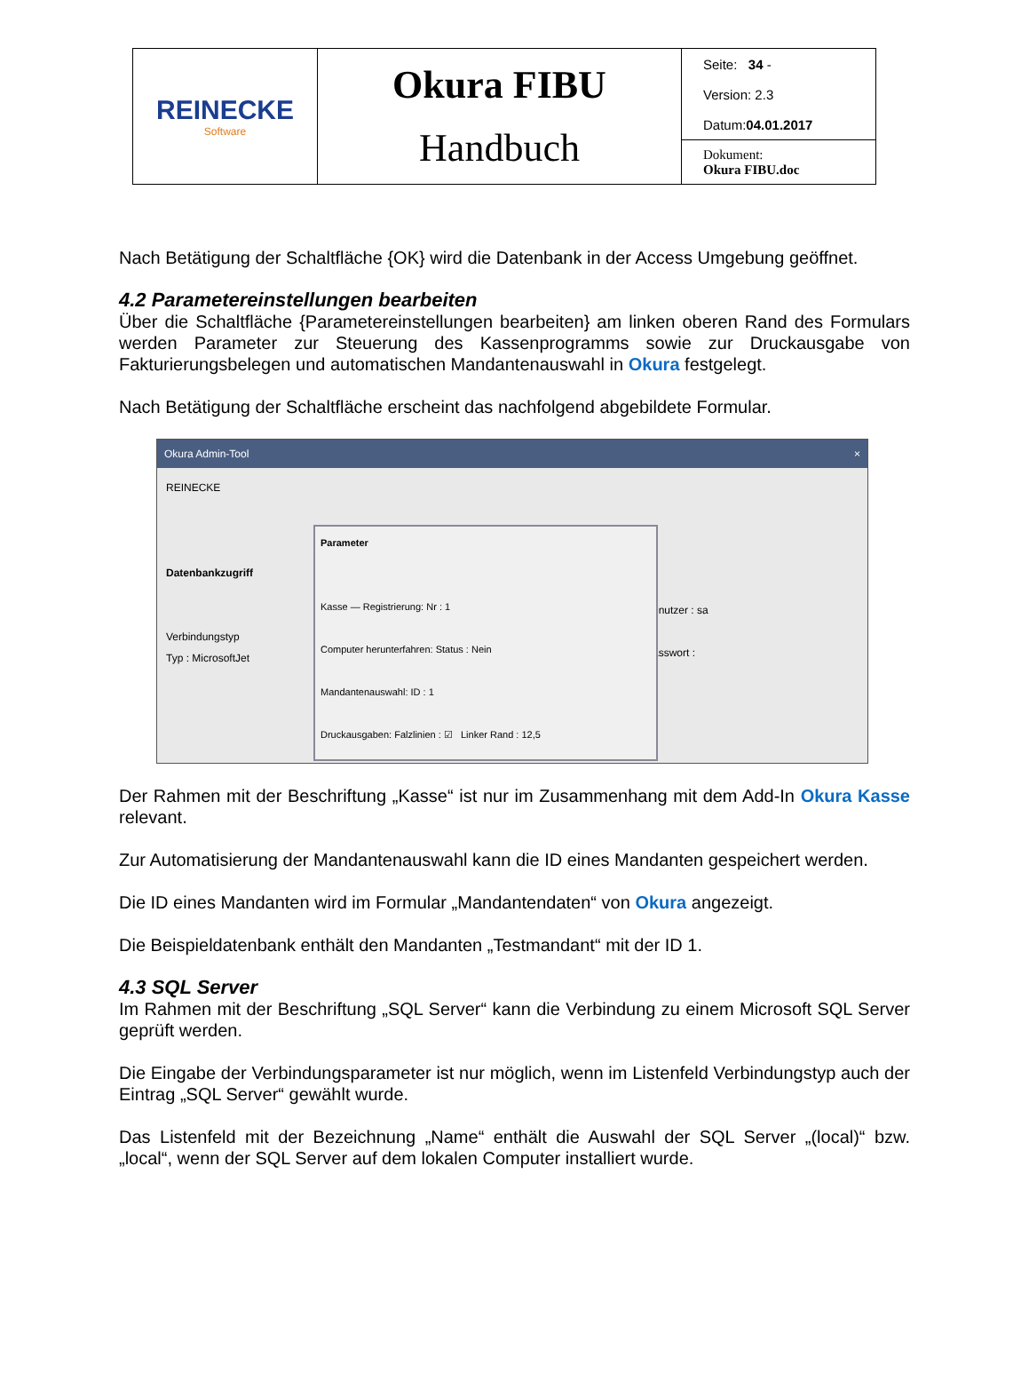| REINECKE Software | Okura FIBU Handbuch | Seite: 34 - Version: 2.3 Datum: 04.01.2017 |
| | | Dokument: Okura FIBU.doc |
Nach Betätigung der Schaltfläche {OK} wird die Datenbank in der Access Umgebung geöffnet.
4.2 Parametereinstellungen bearbeiten
Über die Schaltfläche {Parametereinstellungen bearbeiten} am linken oberen Rand des Formulars werden Parameter zur Steuerung des Kassenprogramms sowie zur Druckausgabe von Fakturierungsbelegen und automatischen Mandantenauswahl in Okura festgelegt.
Nach Betätigung der Schaltfläche erscheint das nachfolgend abgebildete Formular.
Okura Admin-Tool ×
REINECKE
Datenbankzugriff
Verbindungstyp
Typ : MicrosoftJet
Benutzer : sa
Passwort :
Parameter
Kasse — Registrierung: Nr : 1
Computer herunterfahren: Status : Nein
Mandantenauswahl: ID : 1
Druckausgaben: Falzlinien : ☑ Linker Rand : 12,5
Der Rahmen mit der Beschriftung „Kasse“ ist nur im Zusammenhang mit dem Add-In Okura Kasse relevant.
Zur Automatisierung der Mandantenauswahl kann die ID eines Mandanten gespeichert werden.
Die ID eines Mandanten wird im Formular „Mandantendaten“ von Okura angezeigt.
Die Beispieldatenbank enthält den Mandanten „Testmandant“ mit der ID 1.
4.3 SQL Server
Im Rahmen mit der Beschriftung „SQL Server“ kann die Verbindung zu einem Microsoft SQL Server geprüft werden.
Die Eingabe der Verbindungsparameter ist nur möglich, wenn im Listenfeld Verbindungstyp auch der Eintrag „SQL Server“ gewählt wurde.
Das Listenfeld mit der Bezeichnung „Name“ enthält die Auswahl der SQL Server „(local)“ bzw. „local“, wenn der SQL Server auf dem lokalen Computer installiert wurde.